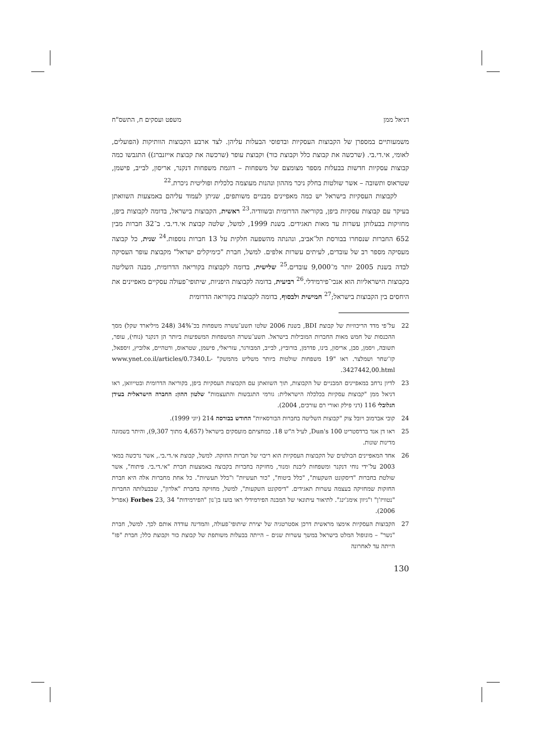דניאל ממן משפט ועסקים ח, התשס"ח
משמעותיים במספרן של הקבוצות העסקיות ובדפוסי הבעלות עליהן. לצד ארבע הקבוצות הוותיקות (הפועלים, לאומי, אי.די.בי. (שרכשה את קבוצת כלל וקבוצת כור) וקבוצת עופר (שרכשה את קבוצת אייזנברג)) התגבשו כמה קבוצות עסקיות חדשות בבעלות מספר מצומצם של משפחות – דוגמת משפחות דנקנר, אריסון, לבייב, פישמן, שטראוס ותשובה – אשר שולטות בחלק ניכר מההון ונהנות מעוצמה כלכלית ופוליטית ניכרת.<sup>22</sup>
לקבוצות העסקיות בישראל יש כמה מאפיינים מבניים משותפים, שניתן לעמוד עליהם באמצעות השוואתן בעיקר עם קבוצות עסקיות ביפן, בקוריאה הדרומית ובשוודיה.<sup>23</sup> ראשית, הקבוצות בישראל, בדומה לקבוצות ביפן, מחזיקות בבעלותן עשרות עד מאות תאגידים. בשנת 1999, למשל, שלטה קבוצת אי.די.בי. ב־32 חברות מבין 652 החברות שנסחרו בבורסת תל־אביב, ונהנתה מהשפעה חלקית על 13 חברות נוספות.<sup>24</sup> שנית, כל קבוצה מעסיקה מספר רב של עובדים, לעיתים עשרות אלפים. למשל, חברת "כימיקלים ישראל" מקבוצת עופר העסיקה לבדה בשנת 2005 יותר מ־9,000 עובדים.<sup>25</sup> שלישית, בדומה לקבוצות בקוריאה הדרומית, מבנה השליטה בקבוצות הישראליות הוא אנכי־פירמידלי.<sup>26</sup> רביעית, בדומה לקבוצות היפניות, שיתופי־פעולה עסקיים מאפיינים את היחסים בין הקבוצות בישראל;<sup>27</sup> חמישית ולבסוף, בדומה לקבוצות בקוריאה הדרומית
22 על־פי מדד הריכוזיות של קבוצת BDI, בשנת 2006 שלטו תשע־עשרה משפחות בכ־34% (248 מיליארד שקל) מסך ההכנסות של חמש מאות החברות המובילות בישראל. תשע־עשרה המשפחות המשפיעות ביותר הן דנקנר (נוחי), עופר, תשובה, ויסמן, סבן, אריסון, בינו, פדרמן, בורוביץ, לבייב, המבורגר, עזריאלי, פישמן, שטראוס, ורטהיים, אלוביץ, זיספאל, קז־שחר ושמלצר. ראו "19 משפחות שולטות ביותר משליש מהמשק" www.ynet.co.il/articles/0.7340.L-3427442,00.html.
23 לדיון נרחב במאפיינים המבניים של הקבוצות, תוך השוואתן עם הקבוצות העסקיות ביפן, בקוריאה הדרומית ובטייוואן, ראו דניאל ממן "קבוצות עסקיות בכלכלה הישראלית: גורמי התגבשות והתעצמות" שלטון ההון: החברה הישראלית בעידן הגלובלי 116 (דני פילק ואורי רם עורכים, 2004).
24 קובי אברמוב ויובל צוק "קבוצות השליטה בחברות הבורסאיות" החודש בבורסה 214 (יוני 1999).
25 ראו דן אנד ברדסטריט Dun's 100, לעיל ה"ש 18. כמחציתם מועסקים בישראל (4,657 מתוך 9,307), והיתר בשמונה מדינות שונות.
26 אחד המאפיינים הבולטים של הקבוצות העסקיות הוא ריבוי של חברות החזקה. למשל, קבוצת אי.די.בי., אשר נרכשה במאי 2003 על־ידי נוחי דנקנר ומשפחות ליבנת ומנור, מחזיקה בחברות בקבוצה באמצעות חברת "אי.די.בי. פיתוח", אשר שולטת בחברות "דיסקונט השקעות", "כלל ביטוח", "כור תעשיות" ו"כלל תעשיות". כל אחת מחברות אלה היא חברת החזקות שמחזיקה בעצמה עשרות תאגידים. "דיסקונט השקעות", למשל, מחזיקה בחברת "אלרון", שבבעלותה החברות "נטוויז'ן" ו"גיוון אימג'ינג". לתיאור עיתונאי של המבנה הפירמידלי ראו בועז בן־נון "הפירמידות" Forbes 23, 34 (אפריל 2006).
27 הקבוצות העסקיות אימצו מראשית דרכן אסטרטגיה של יצירת שיתופי־פעולה, והמדינה עודדה אותם לכך. למשל, חברת "נשר" – מונופול המלט בישראל במשך עשרות שנים – הייתה בבעלות משותפת של קבוצת כור וקבוצת כלל; חברת "פז" הייתה עד לאחרונה
130